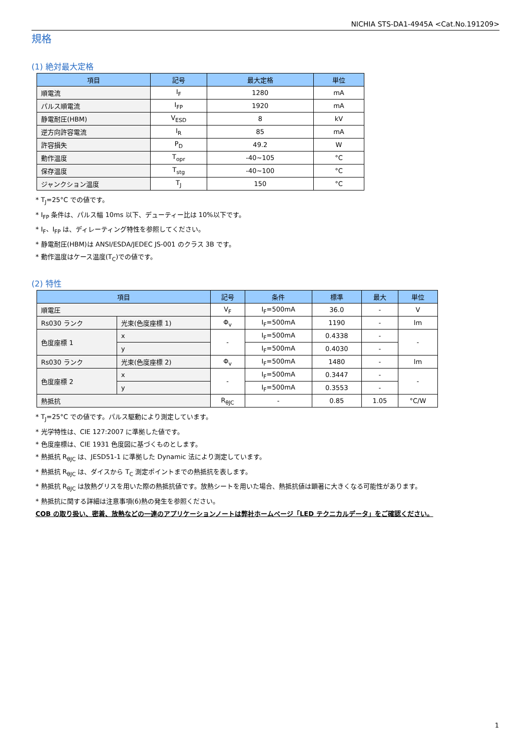NICHIA STS-DA1-4945A <Cat.No.191209>
規格
(1) 絶対最大定格
| 項目 | 記号 | 最大定格 | 単位 |
| --- | --- | --- | --- |
| 順電流 | I<sub>F</sub> | 1280 | mA |
| パルス順電流 | I<sub>FP</sub> | 1920 | mA |
| 静電耐圧(HBM) | V<sub>ESD</sub> | 8 | kV |
| 逆方向許容電流 | I<sub>R</sub> | 85 | mA |
| 許容損失 | P<sub>D</sub> | 49.2 | W |
| 動作温度 | T<sub>opr</sub> | -40~105 | °C |
| 保存温度 | T<sub>stg</sub> | -40~100 | °C |
| ジャンクション温度 | T<sub>J</sub> | 150 | °C |
* T<sub>J</sub>=25°C での値です。
* I<sub>FP</sub> 条件は、パルス幅 10ms 以下、デューティー比は 10%以下です。
* I<sub>F</sub>、I<sub>FP</sub> は、ディレーティング特性を参照してください。
* 静電耐圧(HBM)は ANSI/ESDA/JEDEC JS-001 のクラス 3B です。
* 動作温度はケース温度(T<sub>C</sub>)での値です。
(2) 特性
| 項目 | | 記号 | 条件 | 標準 | 最大 | 単位 |
| --- | --- | --- | --- | --- | --- | --- |
| 順電圧 | | V<sub>F</sub> | I<sub>F</sub>=500mA | 36.0 | - | V |
| Rs030 ランク | 光束(色度座標 1) | Φ<sub>v</sub> | I<sub>F</sub>=500mA | 1190 | - | lm |
| 色度座標 1 | x | - | I<sub>F</sub>=500mA | 0.4338 | - | - |
| | y | | I<sub>F</sub>=500mA | 0.4030 | - | |
| Rs030 ランク | 光束(色度座標 2) | Φ<sub>v</sub> | I<sub>F</sub>=500mA | 1480 | - | lm |
| 色度座標 2 | x | - | I<sub>F</sub>=500mA | 0.3447 | - | - |
| | y | | I<sub>F</sub>=500mA | 0.3553 | - | |
| 熱抵抗 | | R<sub>θJC</sub> | - | 0.85 | 1.05 | °C/W |
* T<sub>J</sub>=25°C での値です。パルス駆動により測定しています。
* 光学特性は、CIE 127:2007 に準拠した値です。
* 色度座標は、CIE 1931 色度図に基づくものとします。
* 熱抵抗 R<sub>θJC</sub> は、JESD51-1 に準拠した Dynamic 法により測定しています。
* 熱抵抗 R<sub>θJC</sub> は、ダイスから T<sub>C</sub> 測定ポイントまでの熱抵抗を表します。
* 熱抵抗 R<sub>θJC</sub> は放熱グリスを用いた際の熱抵抗値です。放熱シートを用いた場合、熱抵抗値は顕著に大きくなる可能性があります。
* 熱抵抗に関する詳細は注意事項(6)熱の発生を参照ください。
COB の取り扱い、密着、放熱などの一連のアプリケーションノートは弊社ホームページ「LED テクニカルデータ」をご確認ください。
1